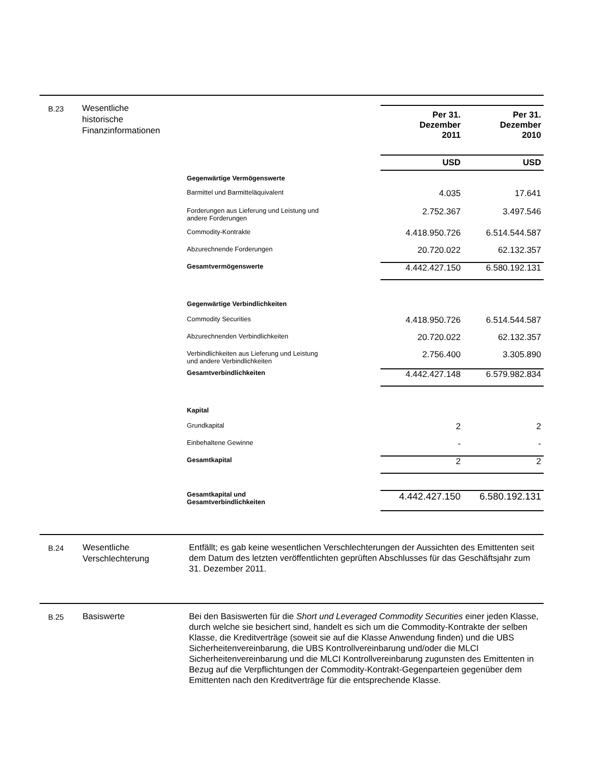B.23
Wesentliche
historische
Finanzinformationen
| | | Per 31. Dezember 2011 | Per 31. Dezember 2010 |
| | | USD | USD |
| Gegenwärtige Vermögenswerte | | | |
| Barmittel und Barmitteläquivalent | | 4.035 | 17.641 |
| Forderungen aus Lieferung und Leistung und andere Forderungen | | 2.752.367 | 3.497.546 |
| Commodity-Kontrakte | | 4.418.950.726 | 6.514.544.587 |
| Abzurechnende Forderungen | | 20.720.022 | 62.132.357 |
| Gesamtvermögenswerte | | 4.442.427.150 | 6.580.192.131 |
| Gegenwärtige Verbindlichkeiten | | | |
| Commodity Securities | | 4.418.950.726 | 6.514.544.587 |
| Abzurechnenden Verbindlichkeiten | | 20.720.022 | 62.132.357 |
| Verbindlichkeiten aus Lieferung und Leistung und andere Verbindlichkeiten | | 2.756.400 | 3.305.890 |
| Gesamtverbindlichkeiten | | 4.442.427.148 | 6.579.982.834 |
| Kapital | | | |
| Grundkapital | | 2 | 2 |
| Einbehaltene Gewinne | | - | - |
| Gesamtkapital | | 2 | 2 |
| Gesamtkapital und Gesamtverbindlichkeiten | | 4.442.427.150 | 6.580.192.131 |
B.24
Wesentliche
Verschlechterung
Entfällt; es gab keine wesentlichen Verschlechterungen der Aussichten des Emittenten seit dem Datum des letzten veröffentlichten geprüften Abschlusses für das Geschäftsjahr zum 31. Dezember 2011.
B.25
Basiswerte
Bei den Basiswerten für die Short und Leveraged Commodity Securities einer jeden Klasse, durch welche sie besichert sind, handelt es sich um die Commodity-Kontrakte der selben Klasse, die Kreditverträge (soweit sie auf die Klasse Anwendung finden) und die UBS Sicherheitenvereinbarung, die UBS Kontrollvereinbarung und/oder die MLCI Sicherheitenvereinbarung und die MLCI Kontrollvereinbarung zugunsten des Emittenten in Bezug auf die Verpflichtungen der Commodity-Kontrakt-Gegenparteien gegenüber dem Emittenten nach den Kreditverträge für die entsprechende Klasse.